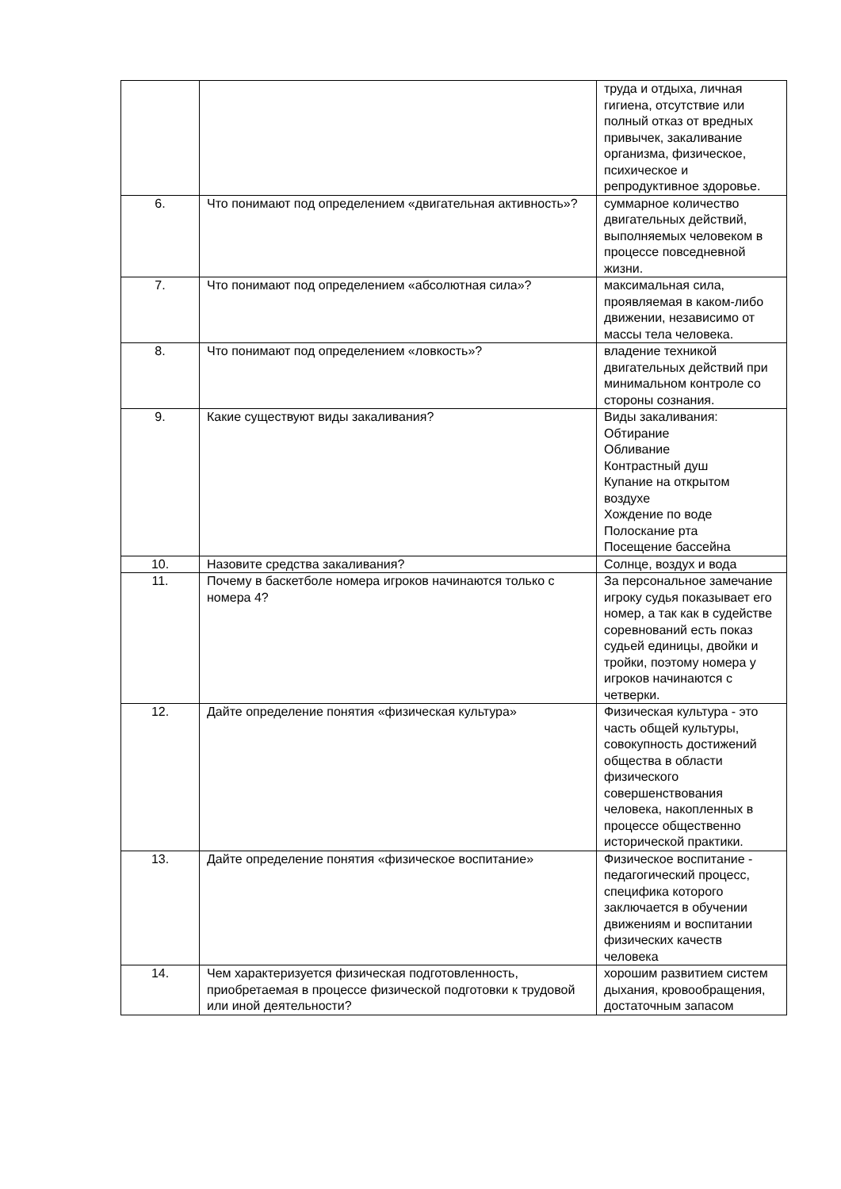| | | труда и отдыха, личная гигиена, отсутствие или полный отказ от вредных привычек, закаливание организма, физическое, психическое и репродуктивное здоровье. |
| 6. | Что понимают под определением «двигательная активность»? | суммарное количество двигательных действий, выполняемых человеком в процессе повседневной жизни. |
| 7. | Что понимают под определением «абсолютная сила»? | максимальная сила, проявляемая в каком-либо движении, независимо от массы тела человека. |
| 8. | Что понимают под определением «ловкость»? | владение техникой двигательных действий при минимальном контроле со стороны сознания. |
| 9. | Какие существуют виды закаливания? | Виды закаливания: Обтирание Обливание Контрастный душ Купание на открытом воздухе Хождение по воде Полоскание рта Посещение бассейна |
| 10. | Назовите средства закаливания? | Солнце, воздух и вода |
| 11. | Почему в баскетболе номера игроков начинаются только с номера 4? | За персональное замечание игроку судья показывает его номер, а так как в судействе соревнований есть показ судьей единицы, двойки и тройки, поэтому номера у игроков начинаются с четверки. |
| 12. | Дайте определение понятия «физическая культура» | Физическая культура - это часть общей культуры, совокупность достижений общества в области физического совершенствования человека, накопленных в процессе общественно исторической практики. |
| 13. | Дайте определение понятия «физическое воспитание» | Физическое воспитание - педагогический процесс, специфика которого заключается в обучении движениям и воспитании физических качеств человека |
| 14. | Чем характеризуется физическая подготовленность, приобретаемая в процессе физической подготовки к трудовой или иной деятельности? | хорошим развитием систем дыхания, кровообращения, достаточным запасом |